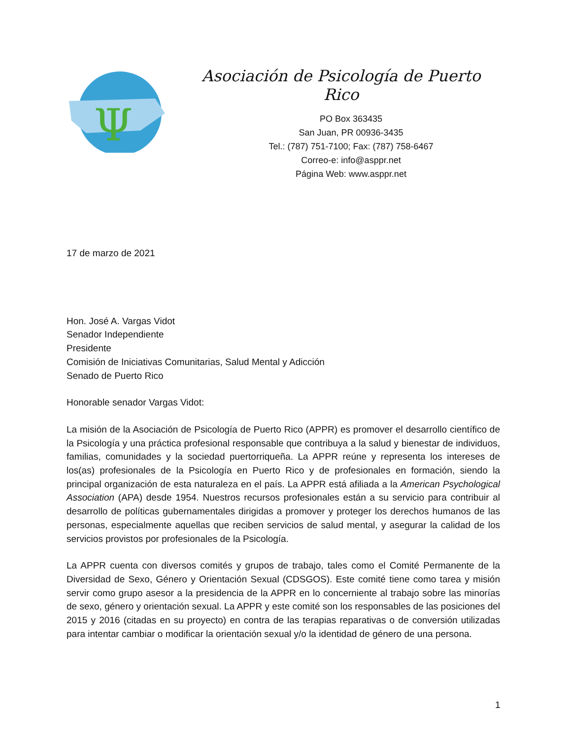Ψ
Asociación de Psicología de Puerto Rico
PO Box 363435
San Juan, PR 00936-3435
Tel.: (787) 751-7100; Fax: (787) 758-6467
Correo-e: info@asppr.net
Página Web: www.asppr.net
17 de marzo de 2021
Hon. José A. Vargas Vidot
Senador Independiente
Presidente
Comisión de Iniciativas Comunitarias, Salud Mental y Adicción
Senado de Puerto Rico
Honorable senador Vargas Vidot:
La misión de la Asociación de Psicología de Puerto Rico (APPR) es promover el desarrollo científico de la Psicología y una práctica profesional responsable que contribuya a la salud y bienestar de individuos, familias, comunidades y la sociedad puertorriqueña. La APPR reúne y representa los intereses de los(as) profesionales de la Psicología en Puerto Rico y de profesionales en formación, siendo la principal organización de esta naturaleza en el país. La APPR está afiliada a la American Psychological Association (APA) desde 1954. Nuestros recursos profesionales están a su servicio para contribuir al desarrollo de políticas gubernamentales dirigidas a promover y proteger los derechos humanos de las personas, especialmente aquellas que reciben servicios de salud mental, y asegurar la calidad de los servicios provistos por profesionales de la Psicología.
La APPR cuenta con diversos comités y grupos de trabajo, tales como el Comité Permanente de la Diversidad de Sexo, Género y Orientación Sexual (CDSGOS). Este comité tiene como tarea y misión servir como grupo asesor a la presidencia de la APPR en lo concerniente al trabajo sobre las minorías de sexo, género y orientación sexual. La APPR y este comité son los responsables de las posiciones del 2015 y 2016 (citadas en su proyecto) en contra de las terapias reparativas o de conversión utilizadas para intentar cambiar o modificar la orientación sexual y/o la identidad de género de una persona.
1